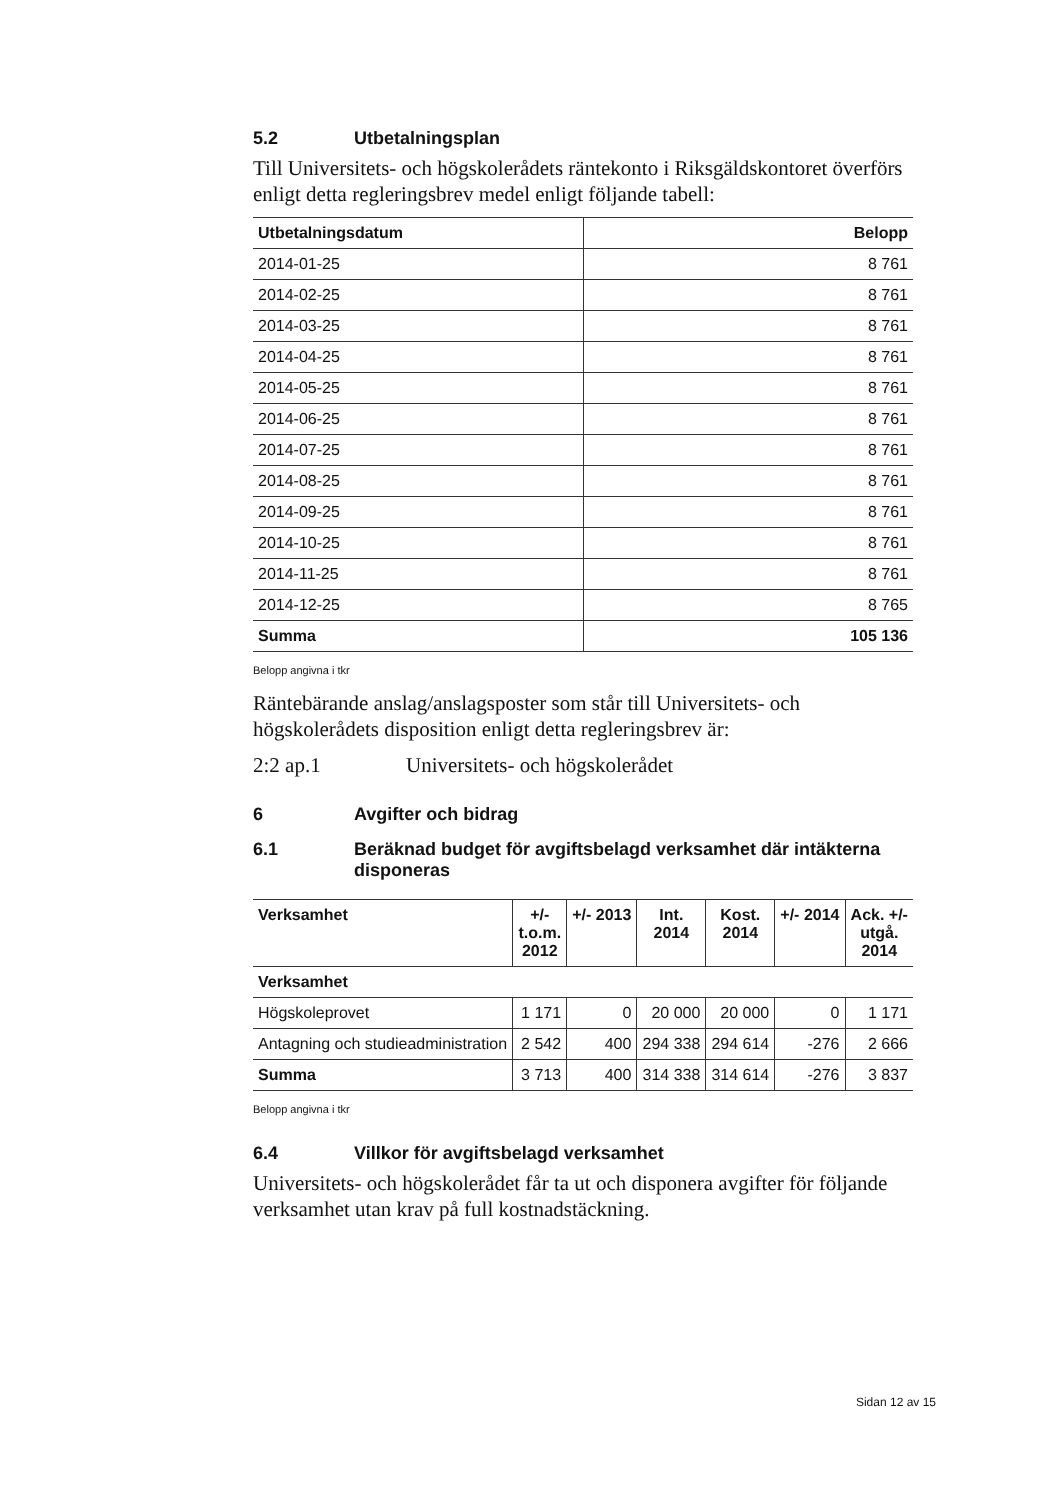5.2 Utbetalningsplan
Till Universitets- och högskolerådets räntekonto i Riksgäldskontoret överförs enligt detta regleringsbrev medel enligt följande tabell:
| Utbetalningsdatum | Belopp |
| --- | --- |
| 2014-01-25 | 8 761 |
| 2014-02-25 | 8 761 |
| 2014-03-25 | 8 761 |
| 2014-04-25 | 8 761 |
| 2014-05-25 | 8 761 |
| 2014-06-25 | 8 761 |
| 2014-07-25 | 8 761 |
| 2014-08-25 | 8 761 |
| 2014-09-25 | 8 761 |
| 2014-10-25 | 8 761 |
| 2014-11-25 | 8 761 |
| 2014-12-25 | 8 765 |
| Summa | 105 136 |
Belopp angivna i tkr
Räntebärande anslag/anslagsposter som står till Universitets- och högskolerådets disposition enligt detta regleringsbrev är:
2:2 ap.1 Universitets- och högskolerådet
6 Avgifter och bidrag
6.1 Beräknad budget för avgiftsbelagd verksamhet där intäkterna disponeras
| Verksamhet | +/- t.o.m. 2012 | +/- 2013 | Int. 2014 | Kost. 2014 | +/- 2014 | Ack. +/- utgå. 2014 |
| --- | --- | --- | --- | --- | --- | --- |
| Verksamhet | | | | | | |
| Högskoleprovet | 1 171 | 0 | 20 000 | 20 000 | 0 | 1 171 |
| Antagning och studieadministration | 2 542 | 400 | 294 338 | 294 614 | -276 | 2 666 |
| Summa | 3 713 | 400 | 314 338 | 314 614 | -276 | 3 837 |
Belopp angivna i tkr
6.4 Villkor för avgiftsbelagd verksamhet
Universitets- och högskolerådet får ta ut och disponera avgifter för följande verksamhet utan krav på full kostnadstäckning.
Sidan 12 av 15